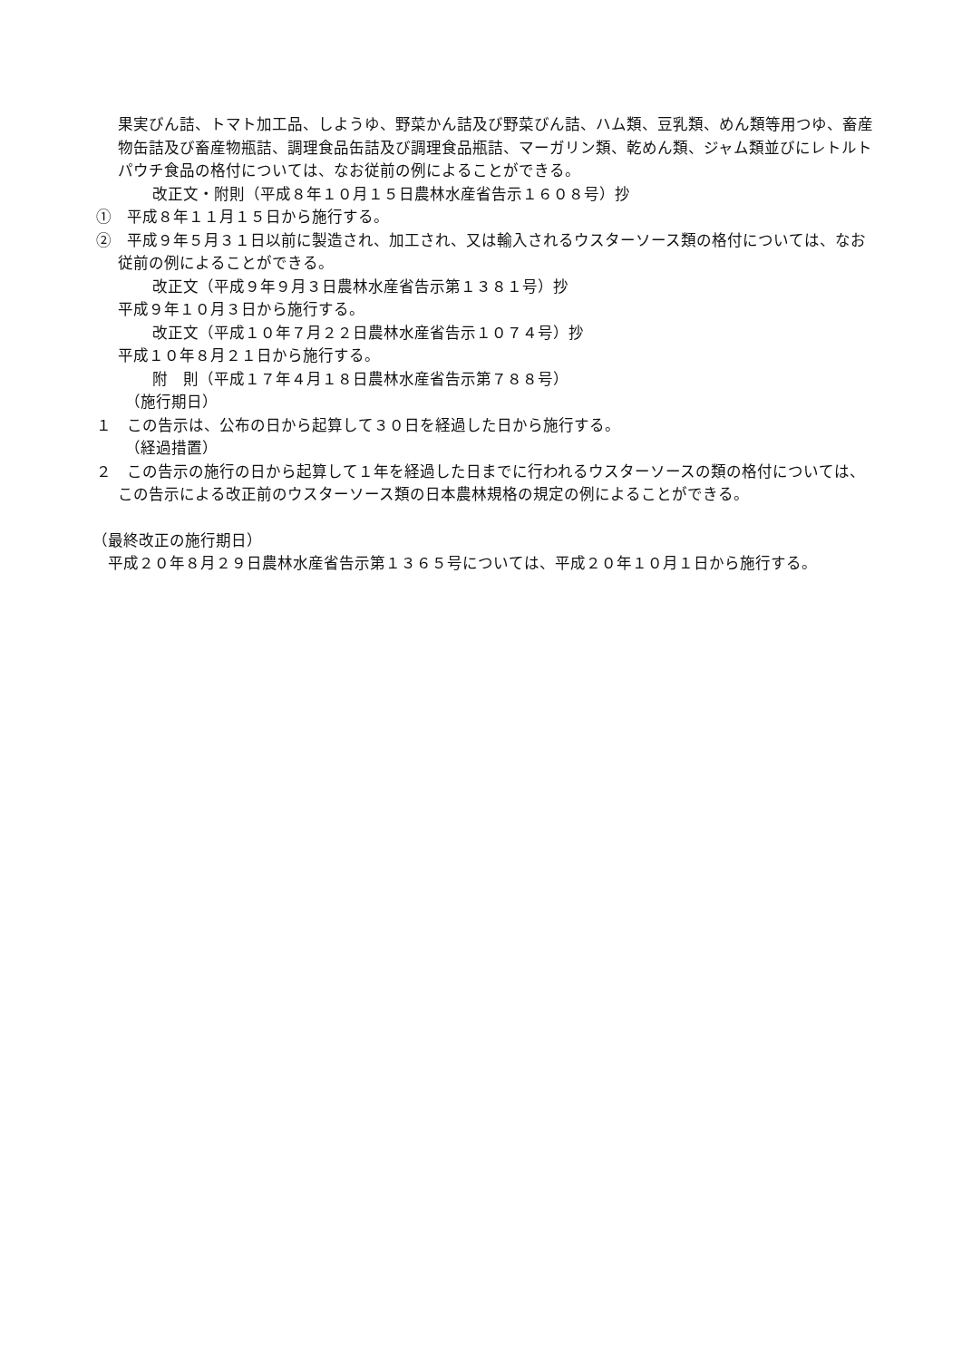果実びん詰、トマト加工品、しようゆ、野菜かん詰及び野菜びん詰、ハム類、豆乳類、めん類等用つゆ、畜産物缶詰及び畜産物瓶詰、調理食品缶詰及び調理食品瓶詰、マーガリン類、乾めん類、ジャム類並びにレトルトパウチ食品の格付については、なお従前の例によることができる。
改正文・附則（平成８年１０月１５日農林水産省告示１６０８号）抄
①　平成８年１１月１５日から施行する。
②　平成９年５月３１日以前に製造され、加工され、又は輸入されるウスターソース類の格付については、なお従前の例によることができる。
改正文（平成９年９月３日農林水産省告示第１３８１号）抄
平成９年１０月３日から施行する。
改正文（平成１０年７月２２日農林水産省告示１０７４号）抄
平成１０年８月２１日から施行する。
附　則（平成１７年４月１８日農林水産省告示第７８８号）
（施行期日）
１　この告示は、公布の日から起算して３０日を経過した日から施行する。
（経過措置）
２　この告示の施行の日から起算して１年を経過した日までに行われるウスターソースの類の格付については、この告示による改正前のウスターソース類の日本農林規格の規定の例によることができる。
（最終改正の施行期日）
　平成２０年８月２９日農林水産省告示第１３６５号については、平成２０年１０月１日から施行する。